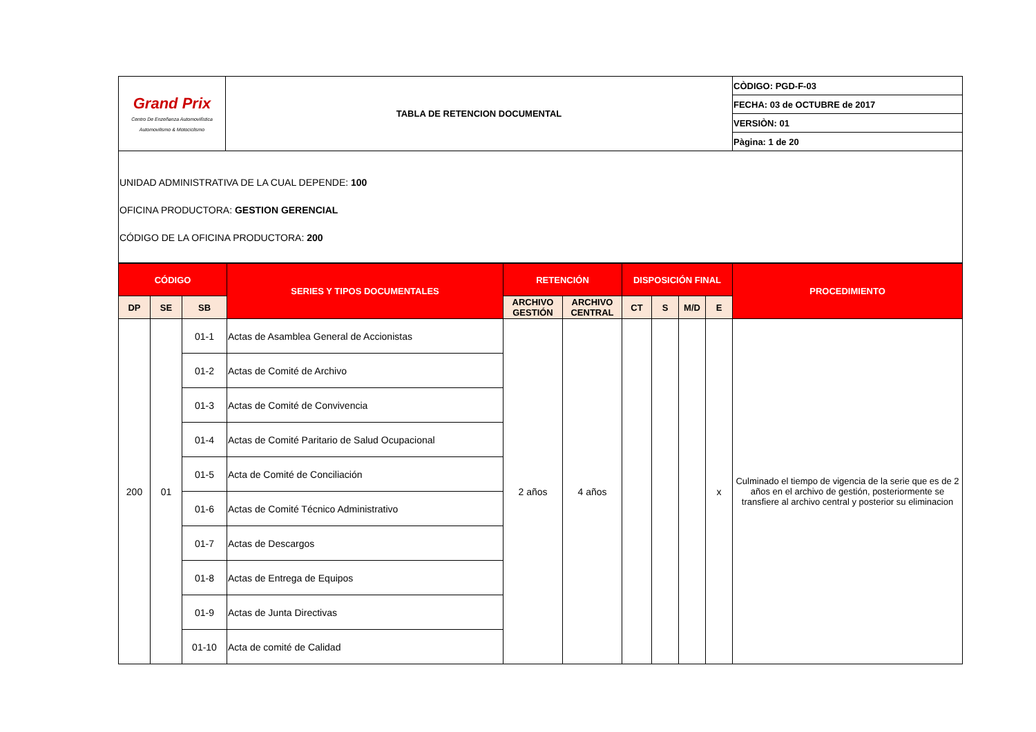| Grand Prix Centro De Enzeñanza Automovilística Automovilismo & Motociclismo | TABLA DE RETENCION DOCUMENTAL | CÒDIGO: PGD-F-03 |
| | | FECHA: 03 de OCTUBRE de 2017 |
| | | VERSIÒN: 01 |
| | | Pàgina: 1 de 20 |
| UNIDAD ADMINISTRATIVA DE LA CUAL DEPENDE: 100 OFICINA PRODUCTORA: GESTION GERENCIAL CÓDIGO DE LA OFICINA PRODUCTORA: 200 | | |
| CÓDIGO | | | SERIES Y TIPOS DOCUMENTALES | RETENCIÓN | | DISPOSICIÓN FINAL | | | | PROCEDIMIENTO |
| --- | --- | --- | --- | --- | --- | --- | --- | --- | --- | --- |
| DP | SE | SB | | ARCHIVO GESTIÓN | ARCHIVO CENTRAL | CT | S | M/D | E | |
| 200 | 01 | 01-1 | Actas de Asamblea General de Accionistas | 2 años | 4 años | | | | x | Culminado el tiempo de vigencia de la serie que es de 2 años en el archivo de gestión, posteriormente se transfiere al archivo central y posterior su eliminacion |
| | | 01-2 | Actas de Comité de Archivo | | | | | | | |
| | | 01-3 | Actas de Comité de Convivencia | | | | | | | |
| | | 01-4 | Actas de Comité Paritario de Salud Ocupacional | | | | | | | |
| | | 01-5 | Acta de Comité de Conciliación | | | | | | | |
| | | 01-6 | Actas de Comité Técnico Administrativo | | | | | | | |
| | | 01-7 | Actas de Descargos | | | | | | | |
| | | 01-8 | Actas de Entrega de Equipos | | | | | | | |
| | | 01-9 | Actas de Junta Directivas | | | | | | | |
| | | 01-10 | Acta de comité de Calidad | | | | | | | |